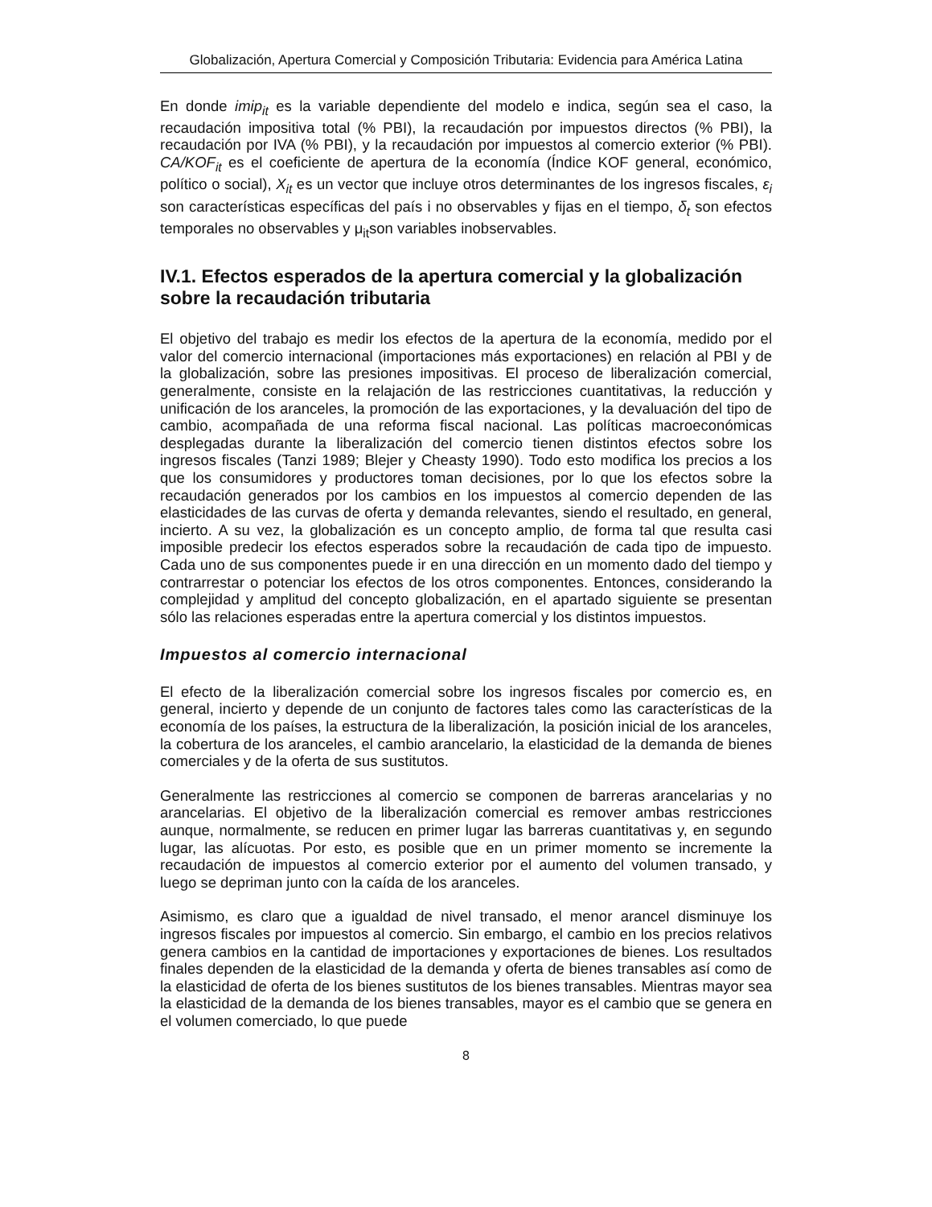Globalización, Apertura Comercial y Composición Tributaria: Evidencia para América Latina
En donde imip<sub>it</sub> es la variable dependiente del modelo e indica, según sea el caso, la recaudación impositiva total (% PBI), la recaudación por impuestos directos (% PBI), la recaudación por IVA (% PBI), y la recaudación por impuestos al comercio exterior (% PBI). CA/KOF<sub>it</sub> es el coeficiente de apertura de la economía (Índice KOF general, económico, político o social), X<sub>it</sub> es un vector que incluye otros determinantes de los ingresos fiscales, ε<sub>i</sub> son características específicas del país i no observables y fijas en el tiempo, δ<sub>t</sub> son efectos temporales no observables y μ<sub>it</sub>son variables inobservables.
IV.1. Efectos esperados de la apertura comercial y la globalización sobre la recaudación tributaria
El objetivo del trabajo es medir los efectos de la apertura de la economía, medido por el valor del comercio internacional (importaciones más exportaciones) en relación al PBI y de la globalización, sobre las presiones impositivas. El proceso de liberalización comercial, generalmente, consiste en la relajación de las restricciones cuantitativas, la reducción y unificación de los aranceles, la promoción de las exportaciones, y la devaluación del tipo de cambio, acompañada de una reforma fiscal nacional. Las políticas macroeconómicas desplegadas durante la liberalización del comercio tienen distintos efectos sobre los ingresos fiscales (Tanzi 1989; Blejer y Cheasty 1990). Todo esto modifica los precios a los que los consumidores y productores toman decisiones, por lo que los efectos sobre la recaudación generados por los cambios en los impuestos al comercio dependen de las elasticidades de las curvas de oferta y demanda relevantes, siendo el resultado, en general, incierto. A su vez, la globalización es un concepto amplio, de forma tal que resulta casi imposible predecir los efectos esperados sobre la recaudación de cada tipo de impuesto. Cada uno de sus componentes puede ir en una dirección en un momento dado del tiempo y contrarrestar o potenciar los efectos de los otros componentes. Entonces, considerando la complejidad y amplitud del concepto globalización, en el apartado siguiente se presentan sólo las relaciones esperadas entre la apertura comercial y los distintos impuestos.
Impuestos al comercio internacional
El efecto de la liberalización comercial sobre los ingresos fiscales por comercio es, en general, incierto y depende de un conjunto de factores tales como las características de la economía de los países, la estructura de la liberalización, la posición inicial de los aranceles, la cobertura de los aranceles, el cambio arancelario, la elasticidad de la demanda de bienes comerciales y de la oferta de sus sustitutos.
Generalmente las restricciones al comercio se componen de barreras arancelarias y no arancelarias. El objetivo de la liberalización comercial es remover ambas restricciones aunque, normalmente, se reducen en primer lugar las barreras cuantitativas y, en segundo lugar, las alícuotas. Por esto, es posible que en un primer momento se incremente la recaudación de impuestos al comercio exterior por el aumento del volumen transado, y luego se depriman junto con la caída de los aranceles.
Asimismo, es claro que a igualdad de nivel transado, el menor arancel disminuye los ingresos fiscales por impuestos al comercio. Sin embargo, el cambio en los precios relativos genera cambios en la cantidad de importaciones y exportaciones de bienes. Los resultados finales dependen de la elasticidad de la demanda y oferta de bienes transables así como de la elasticidad de oferta de los bienes sustitutos de los bienes transables. Mientras mayor sea la elasticidad de la demanda de los bienes transables, mayor es el cambio que se genera en el volumen comerciado, lo que puede
8